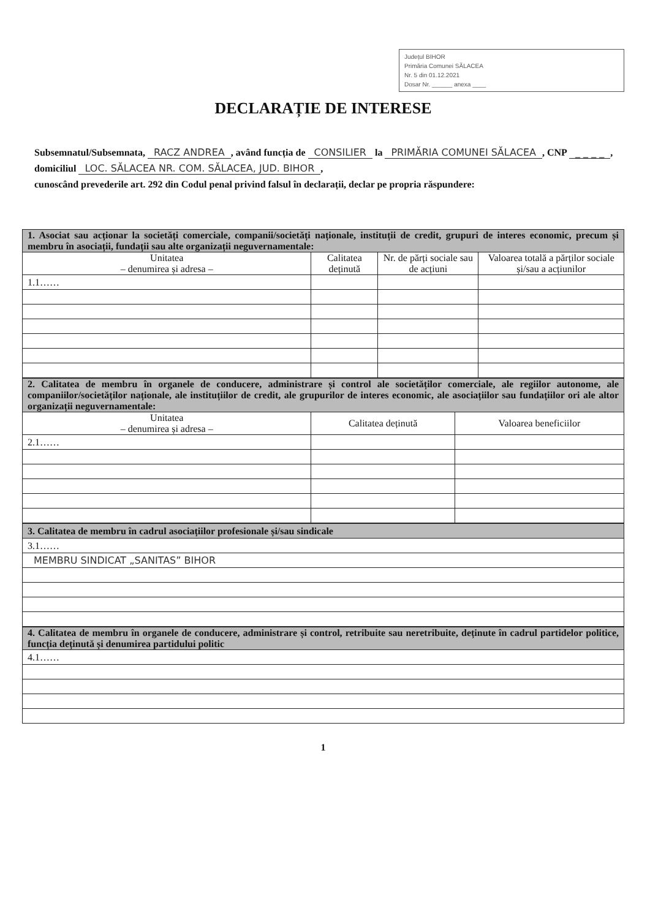Județul BIHOR
Primăria Comunei SĂLACEA
Nr. 5 din 01.12.2021
Dosar Nr. ______ anexa ____
DECLARAȚIE DE INTERESE
Subsemnatul/Subsemnata, RACZ ANDREA, având funcția de CONSILIER la PRIMĂRIA COMUNEI SĂLACEA, CNP _ _ _ _, domiciliul LOC. SĂLACEA NR. COM. SĂLACEA, JUD. BIHOR,
cunoscând prevederile art. 292 din Codul penal privind falsul în declarații, declar pe propria răspundere:
| 1. Asociat sau acționar la societăți comerciale, companii/societăți naționale, instituții de credit, grupuri de interes economic, precum și membru în asociații, fundații sau alte organizații neguvernamentale: | | | |
| Unitatea – denumirea și adresa – | Calitatea deținută | Nr. de părți sociale sau de acțiuni | Valoarea totală a părților sociale și/sau a acțiunilor |
| 1.1…… | | | |
| 2. Calitatea de membru în organele de conducere, administrare și control ale societăților comerciale, ale regiilor autonome, ale companiilor/societăților naționale, ale instituțiilor de credit, ale grupurilor de interes economic, ale asociațiilor sau fundațiilor ori ale altor organizații neguvernamentale: | | |
| Unitatea – denumirea și adresa – | Calitatea deținută | Valoarea beneficiilor |
| 2.1…… | | |
| 3. Calitatea de membru în cadrul asociațiilor profesionale și/sau sindicale |
| 3.1…… |
| MEMBRU SINDICAT „SANITAS” BIHOR |
| 4. Calitatea de membru în organele de conducere, administrare și control, retribuite sau neretribuite, deținute în cadrul partidelor politice, funcția deținută și denumirea partidului politic |
| 4.1…… |
1